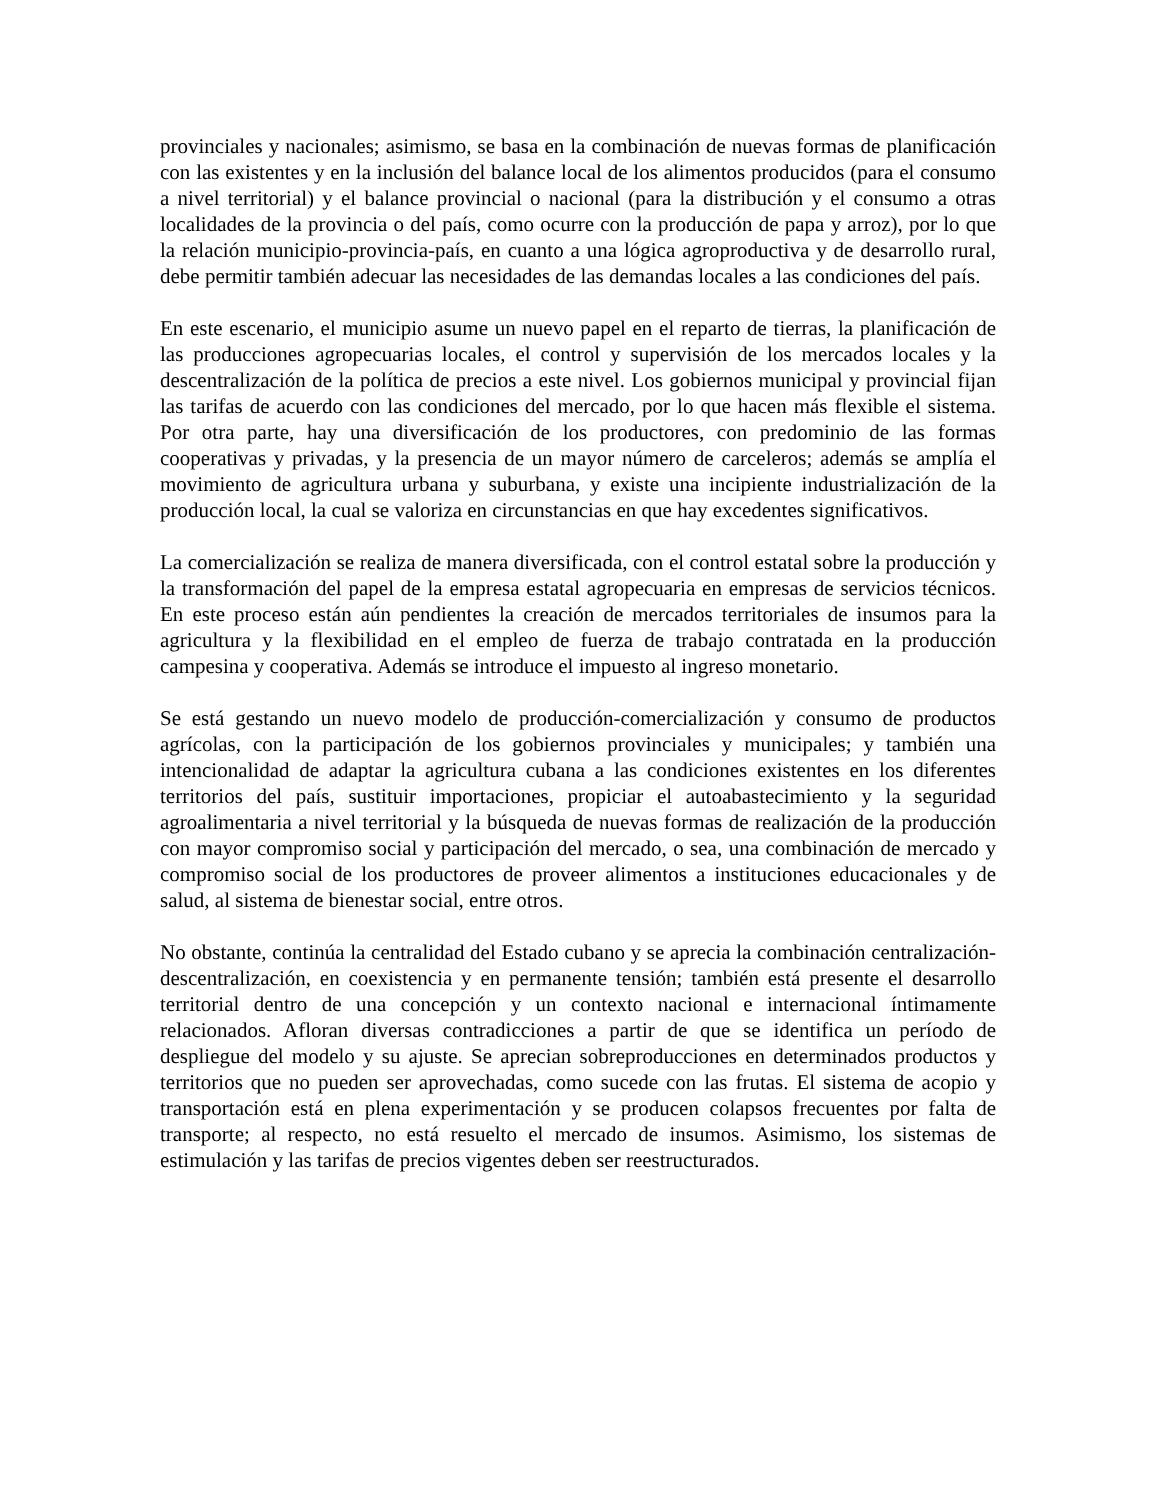provinciales y nacionales; asimismo, se basa en la combinación de nuevas formas de planificación con las existentes y en la inclusión del balance local de los alimentos producidos (para el consumo a nivel territorial) y el balance provincial o nacional (para la distribución y el consumo a otras localidades de la provincia o del país, como ocurre con la producción de papa y arroz), por lo que la relación municipio-provincia-país, en cuanto a una lógica agroproductiva y de desarrollo rural, debe permitir también adecuar las necesidades de las demandas locales a las condiciones del país.
En este escenario, el municipio asume un nuevo papel en el reparto de tierras, la planificación de las producciones agropecuarias locales, el control y supervisión de los mercados locales y la descentralización de la política de precios a este nivel. Los gobiernos municipal y provincial fijan las tarifas de acuerdo con las condiciones del mercado, por lo que hacen más flexible el sistema. Por otra parte, hay una diversificación de los productores, con predominio de las formas cooperativas y privadas, y la presencia de un mayor número de carceleros; además se amplía el movimiento de agricultura urbana y suburbana, y existe una incipiente industrialización de la producción local, la cual se valoriza en circunstancias en que hay excedentes significativos.
La comercialización se realiza de manera diversificada, con el control estatal sobre la producción y la transformación del papel de la empresa estatal agropecuaria en empresas de servicios técnicos. En este proceso están aún pendientes la creación de mercados territoriales de insumos para la agricultura y la flexibilidad en el empleo de fuerza de trabajo contratada en la producción campesina y cooperativa. Además se introduce el impuesto al ingreso monetario.
Se está gestando un nuevo modelo de producción-comercialización y consumo de productos agrícolas, con la participación de los gobiernos provinciales y municipales; y también una intencionalidad de adaptar la agricultura cubana a las condiciones existentes en los diferentes territorios del país, sustituir importaciones, propiciar el autoabastecimiento y la seguridad agroalimentaria a nivel territorial y la búsqueda de nuevas formas de realización de la producción con mayor compromiso social y participación del mercado, o sea, una combinación de mercado y compromiso social de los productores de proveer alimentos a instituciones educacionales y de salud, al sistema de bienestar social, entre otros.
No obstante, continúa la centralidad del Estado cubano y se aprecia la combinación centralización-descentralización, en coexistencia y en permanente tensión; también está presente el desarrollo territorial dentro de una concepción y un contexto nacional e internacional íntimamente relacionados. Afloran diversas contradicciones a partir de que se identifica un período de despliegue del modelo y su ajuste. Se aprecian sobreproducciones en determinados productos y territorios que no pueden ser aprovechadas, como sucede con las frutas. El sistema de acopio y transportación está en plena experimentación y se producen colapsos frecuentes por falta de transporte; al respecto, no está resuelto el mercado de insumos. Asimismo, los sistemas de estimulación y las tarifas de precios vigentes deben ser reestructurados.